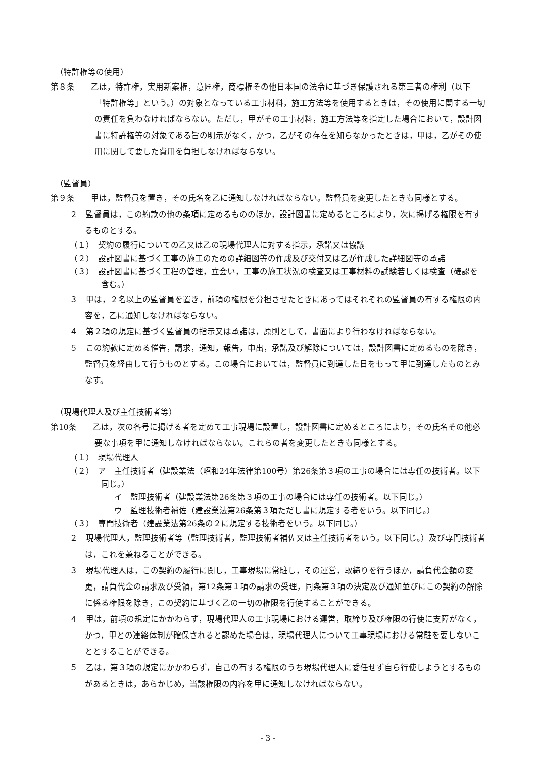（特許権等の使用）
第８条　　乙は，特許権，実用新案権，意匠権，商標権その他日本国の法令に基づき保護される第三者の権利（以下「特許権等」という。）の対象となっている工事材料，施工方法等を使用するときは，その使用に関する一切の責任を負わなければならない。ただし，甲がその工事材料，施工方法等を指定した場合において，設計図書に特許権等の対象である旨の明示がなく，かつ，乙がその存在を知らなかったときは，甲は，乙がその使用に関して要した費用を負担しなければならない。
（監督員）
第９条　　甲は，監督員を置き，その氏名を乙に通知しなければならない。監督員を変更したときも同様とする。
２　監督員は，この約款の他の条項に定めるもののほか，設計図書に定めるところにより，次に掲げる権限を有するものとする。
（１）　契約の履行についての乙又は乙の現場代理人に対する指示，承諾又は協議
（２）　設計図書に基づく工事の施工のための詳細図等の作成及び交付又は乙が作成した詳細図等の承諾
（３）　設計図書に基づく工程の管理，立会い，工事の施工状況の検査又は工事材料の試験若しくは検査（確認を含む。）
３　甲は，２名以上の監督員を置き，前項の権限を分担させたときにあってはそれぞれの監督員の有する権限の内容を，乙に通知しなければならない。
４　第２項の規定に基づく監督員の指示又は承諾は，原則として，書面により行わなければならない。
５　この約款に定める催告，請求，通知，報告，申出，承諾及び解除については，設計図書に定めるものを除き，監督員を経由して行うものとする。この場合においては，監督員に到達した日をもって甲に到達したものとみなす。
（現場代理人及び主任技術者等）
第10条　　乙は，次の各号に掲げる者を定めて工事現場に設置し，設計図書に定めるところにより，その氏名その他必要な事項を甲に通知しなければならない。これらの者を変更したときも同様とする。
（１）　現場代理人
（２）　ア　主任技術者（建設業法（昭和24年法律第100号）第26条第３項の工事の場合には専任の技術者。以下同じ。）
イ　監理技術者（建設業法第26条第３項の工事の場合には専任の技術者。以下同じ。）
ウ　監理技術者補佐（建設業法第26条第３項ただし書に規定する者をいう。以下同じ。）
（３）　専門技術者（建設業法第26条の２に規定する技術者をいう。以下同じ。）
２　現場代理人，監理技術者等（監理技術者，監理技術者補佐又は主任技術者をいう。以下同じ。）及び専門技術者は，これを兼ねることができる。
３　現場代理人は，この契約の履行に関し，工事現場に常駐し，その運営，取締りを行うほか，請負代金額の変更，請負代金の請求及び受領，第12条第１項の請求の受理，同条第３項の決定及び通知並びにこの契約の解除に係る権限を除き，この契約に基づく乙の一切の権限を行使することができる。
４　甲は，前項の規定にかかわらず，現場代理人の工事現場における運営，取締り及び権限の行使に支障がなく，かつ，甲との連絡体制が確保されると認めた場合は，現場代理人について工事現場における常駐を要しないこととすることができる。
５　乙は，第３項の規定にかかわらず，自己の有する権限のうち現場代理人に委任せず自ら行使しようとするものがあるときは，あらかじめ，当該権限の内容を甲に通知しなければならない。
- 3 -